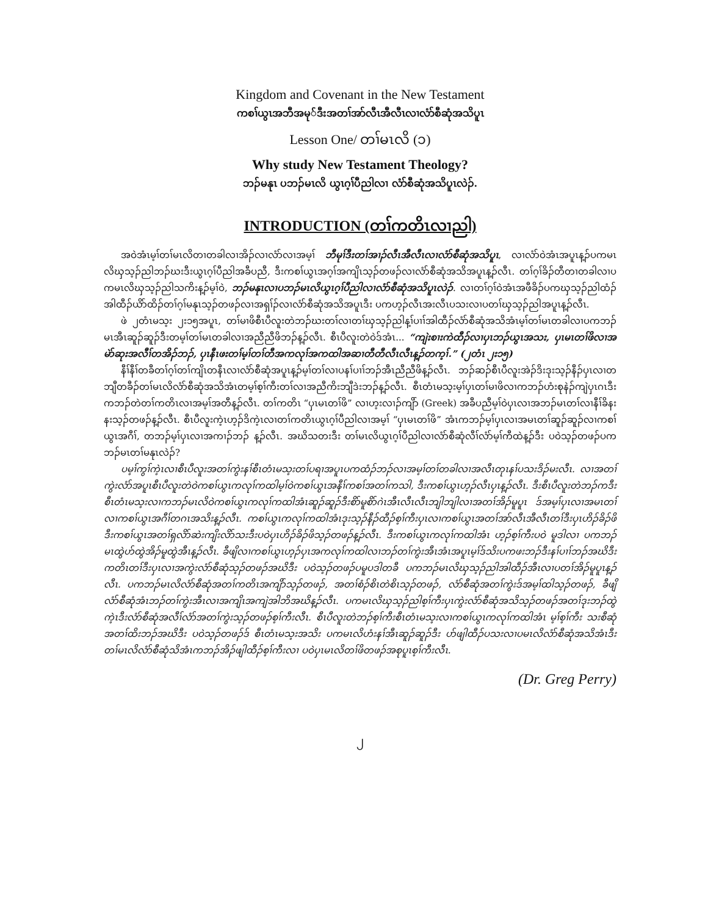Kingdom and Covenant in the New Testament
ကစၢ်ယွၤအဘီအမု်ဒီးအတၢ်အာ်လီၤအီလီၤလၢလံာ်စီဆုံအသိပူၤ
Lesson One/ တၢ်မၤလိ (၁)
Why study New Testament Theology?
ဘၣ်မနုၤ ပဘၣ်မၤလိ ယွၤဂ့ၢ်ပီညါလၢ လံာ်စီဆုံအသိပူၤလဲၣ်.
INTRODUCTION (တၢ်ကတိၤလၢညါ)
အဝဲအံၤမ့ၢ်တၢ်မၤလိတၢတခါလၢအိၣ်လၢလံာ်လၢအမ့ၢ် ဘီမုၢ်ဒီးတၢ်အၢၣ်လီၤအီလီၤလၢလံာ်စီဆုံအသိပူၤ, လၢလံာ်ဝဲအံၤအပူၤန့ၣ်ပကမၤလိၰသ့ၣ်ညါဘၣ်ဃးဒီးယွၤဂ့ၢ်ပီညါအခီပညီ, ဒီးကစၢ်ယွၤအဂ့ၢ်အကျိၤသ့ၣ်တဖၣ်လၢလံာ်စီဆုံအသိအပူၤန့ၣ်လီၤ. တၢ်ဂ့ၢ်ခိၣ်တီတၢတခါလၢပကမၤလိၰသ့ၣ်ညါသကိးန့ၣ်မ့ၢ်ဝဲ, ဘၣ်မနုၤလၢပဘၣ်မၤလိယွၤဂ့ၢ်ပီညါလၢလံာ်စီဆုံအသိပူၤလဲၣ်. လၢတၢ်ဂ့ၢ်ဝဲအံၤအဖီခိၣ်ပကၰသ့ၣ်ညါထံၣ်အါထီၣ်ယိာ်ထိၣ်တၢ်ဂ့ၢ်မနုၤသ့ၣ်တဖၣ်လၢအရှၢ်ၣ်လၢလံာ်စီဆုံအသိအပူၤဒီး ပကဟ့ၣ်လီၤအးလီၤပသးလၢပတၢ်ၰသ့ၣ်ညါအပူၤန့ၣ်လီၤ.
ဖဲ ၂တံၤမသ့း ၂း၁၅အပူၤ, တၢ်မၢဖိစီၤပီလူးတဲဘၣ်ဃးတၢ်လၢတၢ်ၰသ့ၣ်ညါန့ၢ်ပၢၢ်အါထီၣ်လံာ်စီဆုံအသိအံၤမ့ၢ်တၢ်မၤတခါလၢပကဘၣ်မၤအီၤဆူၣ်ဆူၣ်ဒီးတမ့ၢ်တၢ်မၤတခါလၢအညီညီဖိဘၣ်န့ၣ်လီၤ. စီၤပီလူးတဲဝဲဒ်အံၤ... “ကျဲးစၢးကဲထီၣ်လၢပှၤဘၣ်ယွၤအသး, ပှၤမၤတၢ်ဖိလၢအမဲာ်ဆုးအလီၢ်တအိၣ်ဘၣ်, ပှၤနီၤဖးတၢ်မ့ၢ်တၢ်တီအကလုၢ်အကထါအဆၢတီတီလီၤလီၤန့ၣ်တက့ၢ်.” (၂တံၤ ၂း၁၅)
နီၢ်နီၢ်တခီတၢ်ဂ့ၢ်တၢ်ကျိၤတနီၤလၢလံာ်စီဆုံအပူၤန့ၣ်မ့ၢ်တၢ်လၢပနၢ်ပၢၢ်ဘၣ်အီၤညီညီဖိန့ၣ်လီၤ. ဘၣ်ဆၣ်စီၤပီလူးအဲၣ်ဒိးဒုးသ့ၣ်နီၣ်ပှၤလၢတဘျီတခီၣ်တၢ်မၤလိလံာ်စီဆုံအသိအံၤတမ့ၢ်စ့ၢ်ကီးတၢ်လၢအညီကိးဘျီဒဲးဘၣ်န့ၣ်လီၤ. စီၤတံၤမသ့းမ့ၢ်ပှၤတၢ်မၢဖိလၢကဘၣ်ဟံးစုနဲၣ်ကျဲပှၤဂၤဒီးကဘၣ်တဲတၢ်ကတိၤလၢအမ့ၢ်အတီန့ၣ်လီၤ. တၢ်ကတိၤ “ပှၤမၤတၢ်ဖိ” လၢဟ့းလၢၣ်ကျိာ် (Greek) အခီပညီမ့ၢ်ဝဲပှၤလၢအဘၣ်မၤတၢ်လၢနီၢ်ခိနးနးသ့ၣ်တဖၣ်န့ၣ်လီၤ. စီၤပီလူးကဲ့ၤဟ့ၣ်ဒိကဲ့ၤလၢတၢ်ကတိၤယွၤဂ့ၢ်ပီညါလၢအမ့ၢ် “ပှၤမၤတၢ်ဖိ” အံၤကဘၣ်မ့ၢ်ပှၤလၢအမၤတၢ်ဆူၣ်ဆူၣ်လၢကစၢ်ယွၤအဂီၢ်, တဘၣ်မ့ၢ်ပှၤလၢအကၢၣ်ဘၣ် န့ၣ်လီၤ. အဃိသတးဒီး တၢ်မၤလိယွၤဂ့ၢ်ပီညါလၢလံာ်စီဆုံလီၢ်လံာ်မ့ၢ်ကီထဲန့ၣ်ဒီး ပဝဲသ့ၣ်တဖၣ်ပကဘၣ်မၤတၢ်မနုၤလဲၣ်?
ပမ့ၢ်ကွၢ်ကဲ့ၤလၢစီၤပီလူးအတၢ်ကွဲးနၢ်စီၤတံၤမသ့းတၢ်ပရၢအပူၤပကထံၣ်ဘၣ်လၢအမ့ၢ်တၢ်တခါလၢအလီၤတုၤနၢ်ပသးဒိၣ်မးလီၤ. လၢအတၢ်ကွဲးလံာ်အပူၤစီၤပီလူးတဲဝဲကစၢ်ယွၤကလုၢ်ကထါမ့ၢ်ဝဲကစၢ်ယွၤအနီၢ်ကစၢ်အတၢ်ကသါ, ဒီးကစၢ်ယွၤဟ့ၣ်လီၤပှၤန့ၣ်လီၤ. ဒီးစီၤပီလူးတဲဘၣ်ကဒီးစီၤတံၤမသ့းလၢကဘၣ်မၤလိဝဲကစၢ်ယွၤကလုၢ်ကထါအံၤဆူၣ်ဆူၣ်ဒီးစိာ်မူစိာ်ဂဲၤအီၤလီၤလီၤဘျါဘျါလၢအတၢ်အိၣ်မူပူၤ ဒ်အမ့ၢ်ပှၤလၢအမၤတၢ်လၢကစၢ်ယွၤအဂီၢ်တဂၤအသိးန့ၣ်လီၤ. ကစၢ်ယွၤကလုၢ်ကထါအံၤဒုးသ့ၣ်နီၣ်ထီၣ်စ့ၢ်ကီးပှၤလၢကစၢ်ယွၤအတၢ်အာ်လီၤအီလီၤတၢ်ဒီးပှၤဟိၣ်ခိၣ်ဖိဒီးကစၢ်ယွၤအတၢ်ရှလိာ်ဆဲးကျိးလိာ်သးဒီးပဝဲပှၤဟိၣ်ခိၣ်ဖိသ့ၣ်တဖၣ်န့ၣ်လီၤ. ဒီးကစၢ်ယွၤကလုၢ်ကထါအံၤ ဟ့ၣ်စ့ၢ်ကီးပဝဲ မူဒါလၢ ပကဘၣ်မၤထွဲဟ်ထွဲအိၣ်မူထွဲအီၤန့ၣ်လီၤ. ခီဖျိလၢကစၢ်ယွၤဟ့ၣ်ပှၤအကလုၢ်ကထါလၢဘၣ်တၢ်ကွဲးအီၤအံၤအပူၤမ့ၢ်ဒ်သိးပကဖးဘၣ်ဒီးနၢ်ပၢၢ်ဘၣ်အဃိဒီးကတိၤတၢ်ဒီးပှၤလၢအကွဲးလံာ်စီဆုံသ့ၣ်တဖၣ်အဃိဒီး ပဝဲသ့ၣ်တဖၣ်ပမူပဒါတခီ ပကဘၣ်မၤလိၰသ့ၣ်ညါအါထီၣ်အီၤလၢပတၢ်အိၣ်မူပူၤန့ၣ်လီၤ. ပကဘၣ်မၤလိလံာ်စီဆုံအတၢ်ကတိၤအကျိာ်သ့ၣ်တဖၣ်, အတၢ်စံၣ်စိၤတဲစိၤသ့ၣ်တဖၣ်, လံာ်စီဆုံအတၢ်ကွဲးဒ်အမ့ၢ်ထါသ့ၣ်တဖၣ်, ခီဖျိလံာ်စီဆုံအံၤဘၣ်တၢ်ကွဲးအီၤလၢအကျိၤအကျဲအါဘိအဃိန့ၣ်လီၤ. ပကမၤလိၰသ့ၣ်ညါစ့ၢ်ကီးပှၤကွဲးလံာ်စီဆုံအသိသ့ၣ်တဖၣ်အတၢ်ဒုးဘၣ်ထွဲကဲ့ၤဒီးလံာ်စီဆုံအလီၢ်လံာ်အတၢ်ကွဲးသ့ၣ်တဖၣ်စ့ၢ်ကီးလီၤ. စီၤပီလူးတဲဘၣ်စ့ၢ်ကီးစီၤတံၤမသ့းလၢကစၢ်ယွၤကလုၢ်ကထါအံၤ မ့ၢ်စ့ၢ်ကီး သးစီဆုံအတၢ်ထိးဘၣ်အဃိဒီး ပဝဲသ့ၣ်တဖၣ်ဒ် စီၤတံၤမသ့းအသိး ပကမၤလိဟံးနၢ်အီၤဆူၣ်ဆူၣ်ဒီး ပာ်ဖျါထီၣ်ပသးလၢပမၤလိလံာ်စီဆုံအသိအံၤဒီး တၢ်မၤလိလံာ်စီဆုံသိအံၤကဘၣ်အိၣ်ဖျါထီၣ်စ့ၢ်ကီးလၢ ပဝဲပှၤမၤလိတၢ်ဖိတဖၣ်အစုပူၤစ့ၢ်ကီးလီၤ.
(Dr. Greg Perry)
၂